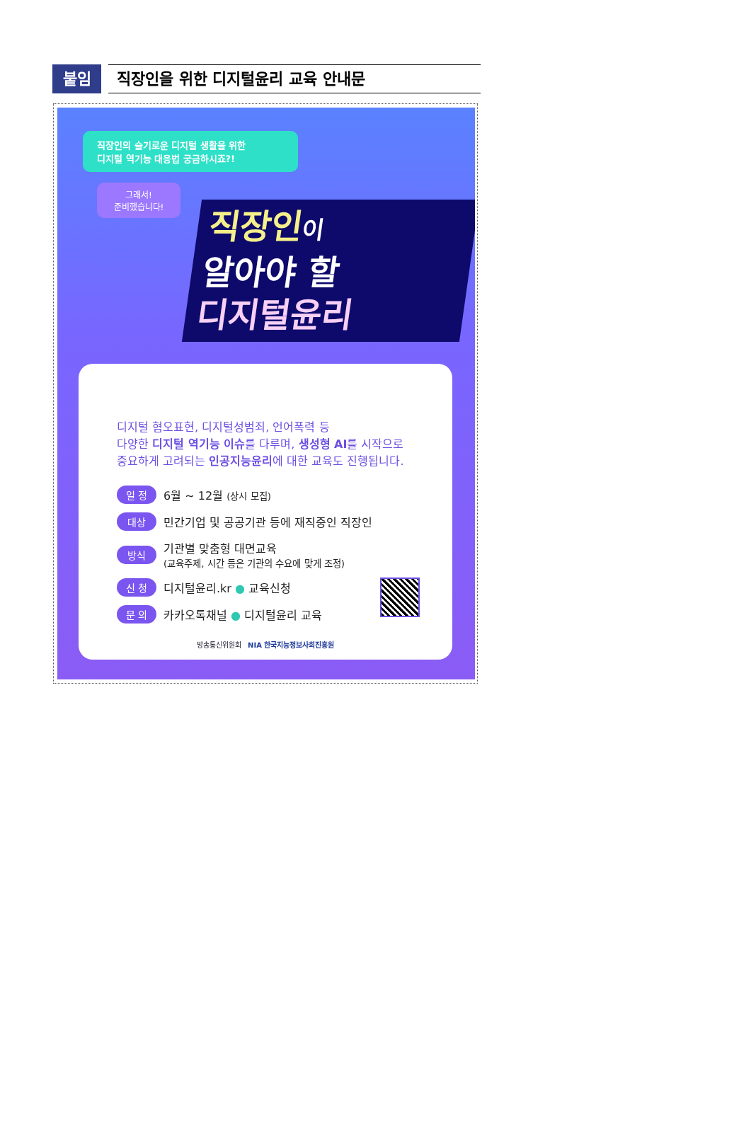붙임
직장인을 위한 디지털윤리 교육 안내문
직장인의 슬기로운 디지털 생활을 위한
디지털 역기능 대응법 궁금하시죠?!
그래서!
준비했습니다!
직장인이
알아야 할
디지털윤리
디지털 혐오표현, 디지털성범죄, 언어폭력 등
다양한 디지털 역기능 이슈를 다루며, 생성형 AI를 시작으로
중요하게 고려되는 인공지능윤리에 대한 교육도 진행됩니다.
일 정 6월 ~ 12월 (상시 모집)
대상 민간기업 및 공공기관 등에 재직중인 직장인
방식 기관별 맞춤형 대면교육
(교육주제, 시간 등은 기관의 수요에 맞게 조정)
신 청 디지털윤리.kr ● 교육신청
문 의 카카오톡채널 ● 디지털윤리 교육
방송통신위원회 NIA 한국지능정보사회진흥원